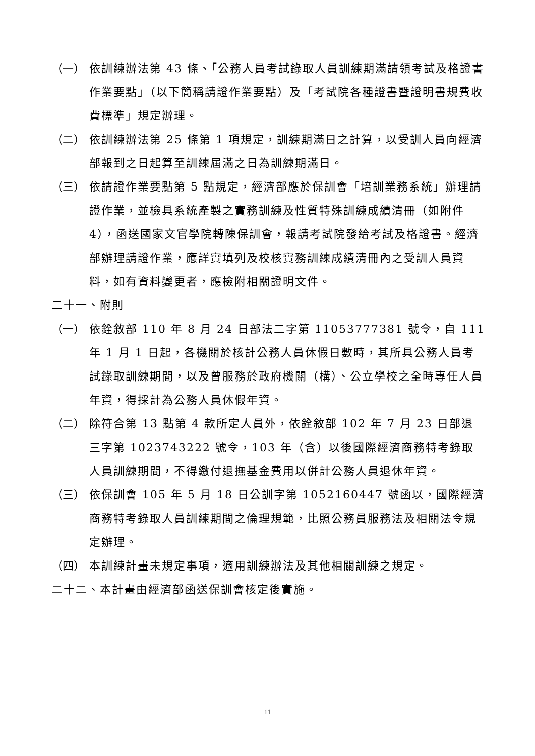（一） 依訓練辦法第 43 條、「公務人員考試錄取人員訓練期滿請領考試及格證書作業要點」（以下簡稱請證作業要點）及「考試院各種證書暨證明書規費收費標準」規定辦理。
（二） 依訓練辦法第 25 條第 1 項規定，訓練期滿日之計算，以受訓人員向經濟部報到之日起算至訓練屆滿之日為訓練期滿日。
（三） 依請證作業要點第 5 點規定，經濟部應於保訓會「培訓業務系統」辦理請證作業，並檢具系統產製之實務訓練及性質特殊訓練成績清冊（如附件 4），函送國家文官學院轉陳保訓會，報請考試院發給考試及格證書。經濟部辦理請證作業，應詳實填列及校核實務訓練成績清冊內之受訓人員資料，如有資料變更者，應檢附相關證明文件。
二十一、附則
（一） 依銓敘部 110 年 8 月 24 日部法二字第 11053777381 號令，自 111 年 1 月 1 日起，各機關於核計公務人員休假日數時，其所具公務人員考試錄取訓練期間，以及曾服務於政府機關（構）、公立學校之全時專任人員年資，得採計為公務人員休假年資。
（二） 除符合第 13 點第 4 款所定人員外，依銓敘部 102 年 7 月 23 日部退三字第 1023743222 號令，103 年（含）以後國際經濟商務特考錄取人員訓練期間，不得繳付退撫基金費用以併計公務人員退休年資。
（三） 依保訓會 105 年 5 月 18 日公訓字第 1052160447 號函以，國際經濟商務特考錄取人員訓練期間之倫理規範，比照公務員服務法及相關法令規定辦理。
（四） 本訓練計畫未規定事項，適用訓練辦法及其他相關訓練之規定。
二十二、本計畫由經濟部函送保訓會核定後實施。
11